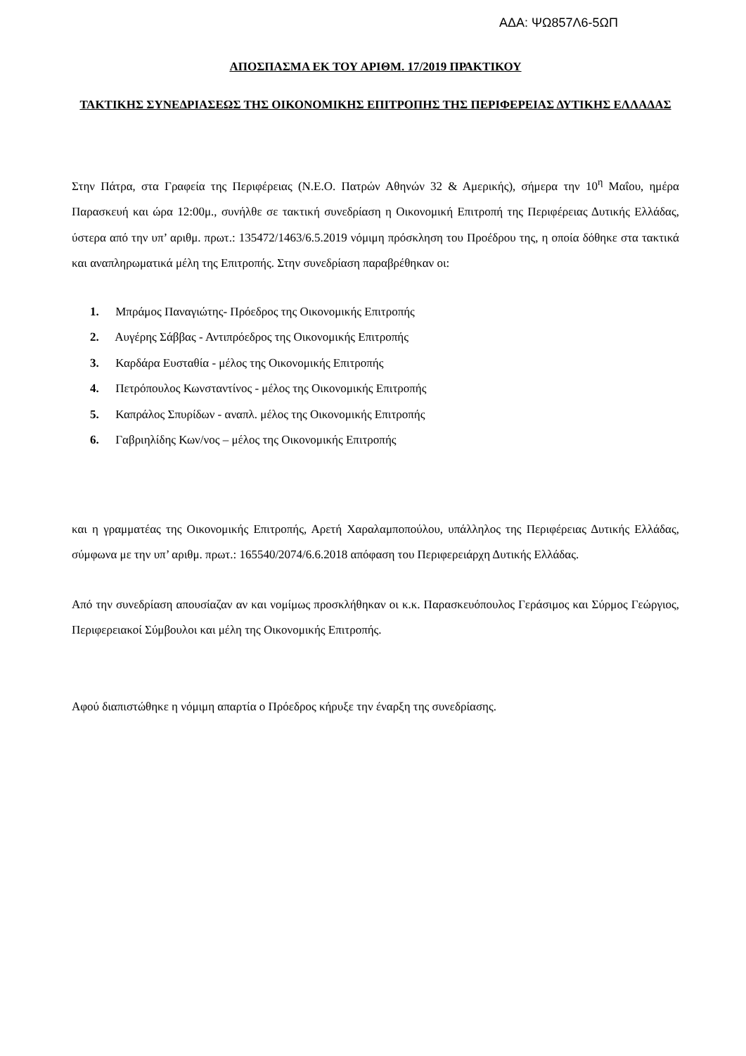ΑΔΑ: ΨΩ857Λ6-5ΩΠ
ΑΠΟΣΠΑΣΜΑ ΕΚ ΤΟΥ ΑΡΙΘΜ. 17/2019 ΠΡΑΚΤΙΚΟΥ
ΤΑΚΤΙΚΗΣ ΣΥΝΕΔΡΙΑΣΕΩΣ ΤΗΣ ΟΙΚΟΝΟΜΙΚΗΣ ΕΠΙΤΡΟΠΗΣ ΤΗΣ ΠΕΡΙΦΕΡΕΙΑΣ ΔΥΤΙΚΗΣ ΕΛΛΑΔΑΣ
Στην Πάτρα, στα Γραφεία της Περιφέρειας (Ν.Ε.Ο. Πατρών Αθηνών 32 & Αμερικής), σήμερα την 10<sup>η</sup> Μαΐου, ημέρα Παρασκευή και ώρα 12:00μ., συνήλθε σε τακτική συνεδρίαση η Οικονομική Επιτροπή της Περιφέρειας Δυτικής Ελλάδας, ύστερα από την υπ’ αριθμ. πρωτ.: 135472/1463/6.5.2019 νόμιμη πρόσκληση του Προέδρου της, η οποία δόθηκε στα τακτικά και αναπληρωματικά μέλη της Επιτροπής. Στην συνεδρίαση παραβρέθηκαν οι:
1. Μπράμος Παναγιώτης- Πρόεδρος της Οικονομικής Επιτροπής
2. Αυγέρης Σάββας - Αντιπρόεδρος της Οικονομικής Επιτροπής
3. Καρδάρα Ευσταθία - μέλος της Οικονομικής Επιτροπής
4. Πετρόπουλος Κωνσταντίνος - μέλος της Οικονομικής Επιτροπής
5. Καπράλος Σπυρίδων - αναπλ. μέλος της Οικονομικής Επιτροπής
6. Γαβριηλίδης Κων/νος – μέλος της Οικονομικής Επιτροπής
και η γραμματέας της Οικονομικής Επιτροπής, Αρετή Χαραλαμποπούλου, υπάλληλος της Περιφέρειας Δυτικής Ελλάδας, σύμφωνα με την υπ’ αριθμ. πρωτ.: 165540/2074/6.6.2018 απόφαση του Περιφερειάρχη Δυτικής Ελλάδας.
Από την συνεδρίαση απουσίαζαν αν και νομίμως προσκλήθηκαν οι κ.κ. Παρασκευόπουλος Γεράσιμος και Σύρμος Γεώργιος, Περιφερειακοί Σύμβουλοι και μέλη της Οικονομικής Επιτροπής.
Αφού διαπιστώθηκε η νόμιμη απαρτία ο Πρόεδρος κήρυξε την έναρξη της συνεδρίασης.